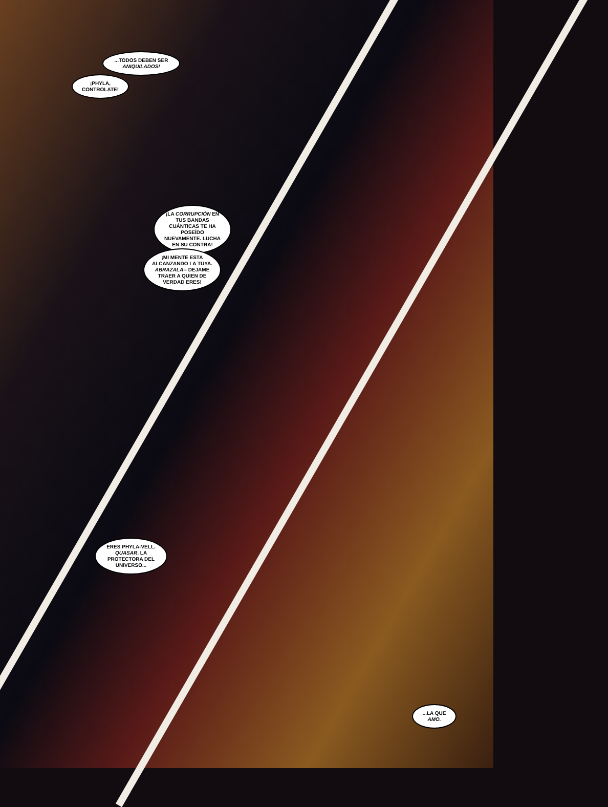...TODOS DEBEN SER ANIQUILADOS!
¡PHYLA, CONTROLATE!
¡LA CORRUPCIÓN EN TUS BANDAS CUÁNTICAS TE HA POSEÍDO NUEVAMENTE. LUCHA EN SU CONTRA!
¡MI MENTE ESTA ALCANZANDO LA TUYA. ABRAZALA-- DEJAME TRAER A QUIEN DE VERDAD ERES!
ERES PHYLA-VELL. QUASAR. LA PROTECTORA DEL UNIVERSO...
...LA QUE AMO.